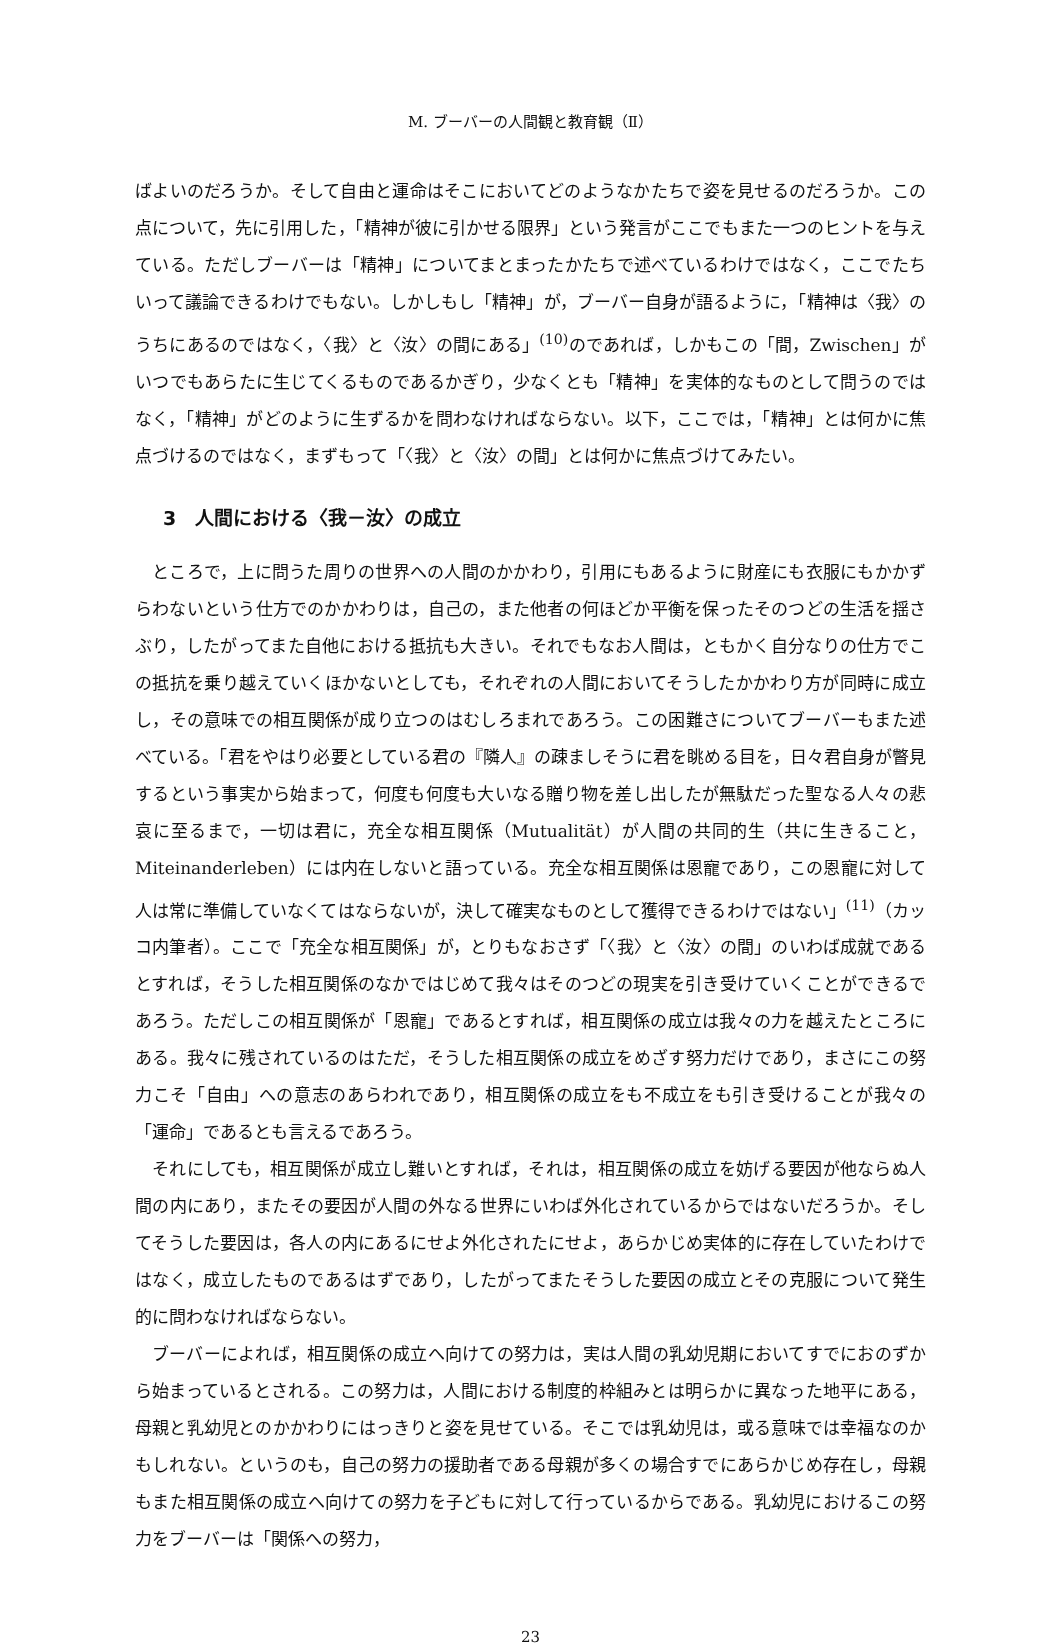M. ブーバーの人間観と教育観（Ⅱ）
ばよいのだろうか。そして自由と運命はそこにおいてどのようなかたちで姿を見せるのだろうか。この点について，先に引用した，「精神が彼に引かせる限界」という発言がここでもまた一つのヒントを与えている。ただしブーバーは「精神」についてまとまったかたちで述べているわけではなく，ここでたちいって議論できるわけでもない。しかしもし「精神」が，ブーバー自身が語るように，「精神は〈我〉のうちにあるのではなく，〈我〉と〈汝〉の間にある」<sup>(10)</sup>のであれば，しかもこの「間，Zwischen」がいつでもあらたに生じてくるものであるかぎり，少なくとも「精神」を実体的なものとして問うのではなく，「精神」がどのように生ずるかを問わなければならない。以下，ここでは，「精神」とは何かに焦点づけるのではなく，まずもって「〈我〉と〈汝〉の間」とは何かに焦点づけてみたい。
3　人間における〈我－汝〉の成立
ところで，上に問うた周りの世界への人間のかかわり，引用にもあるように財産にも衣服にもかかずらわないという仕方でのかかわりは，自己の，また他者の何ほどか平衡を保ったそのつどの生活を揺さぶり，したがってまた自他における抵抗も大きい。それでもなお人間は，ともかく自分なりの仕方でこの抵抗を乗り越えていくほかないとしても，それぞれの人間においてそうしたかかわり方が同時に成立し，その意味での相互関係が成り立つのはむしろまれであろう。この困難さについてブーバーもまた述べている。「君をやはり必要としている君の『隣人』の疎ましそうに君を眺める目を，日々君自身が瞥見するという事実から始まって，何度も何度も大いなる贈り物を差し出したが無駄だった聖なる人々の悲哀に至るまで，一切は君に，充全な相互関係（Mutualität）が人間の共同的生（共に生きること，Miteinanderleben）には内在しないと語っている。充全な相互関係は恩寵であり，この恩寵に対して人は常に準備していなくてはならないが，決して確実なものとして獲得できるわけではない」<sup>(11)</sup>（カッコ内筆者）。ここで「充全な相互関係」が，とりもなおさず「〈我〉と〈汝〉の間」のいわば成就であるとすれば，そうした相互関係のなかではじめて我々はそのつどの現実を引き受けていくことができるであろう。ただしこの相互関係が「恩寵」であるとすれば，相互関係の成立は我々の力を越えたところにある。我々に残されているのはただ，そうした相互関係の成立をめざす努力だけであり，まさにこの努力こそ「自由」への意志のあらわれであり，相互関係の成立をも不成立をも引き受けることが我々の「運命」であるとも言えるであろう。
それにしても，相互関係が成立し難いとすれば，それは，相互関係の成立を妨げる要因が他ならぬ人間の内にあり，またその要因が人間の外なる世界にいわば外化されているからではないだろうか。そしてそうした要因は，各人の内にあるにせよ外化されたにせよ，あらかじめ実体的に存在していたわけではなく，成立したものであるはずであり，したがってまたそうした要因の成立とその克服について発生的に問わなければならない。
ブーバーによれば，相互関係の成立へ向けての努力は，実は人間の乳幼児期においてすでにおのずから始まっているとされる。この努力は，人間における制度的枠組みとは明らかに異なった地平にある，母親と乳幼児とのかかわりにはっきりと姿を見せている。そこでは乳幼児は，或る意味では幸福なのかもしれない。というのも，自己の努力の援助者である母親が多くの場合すでにあらかじめ存在し，母親もまた相互関係の成立へ向けての努力を子どもに対して行っているからである。乳幼児におけるこの努力をブーバーは「関係への努力，
23